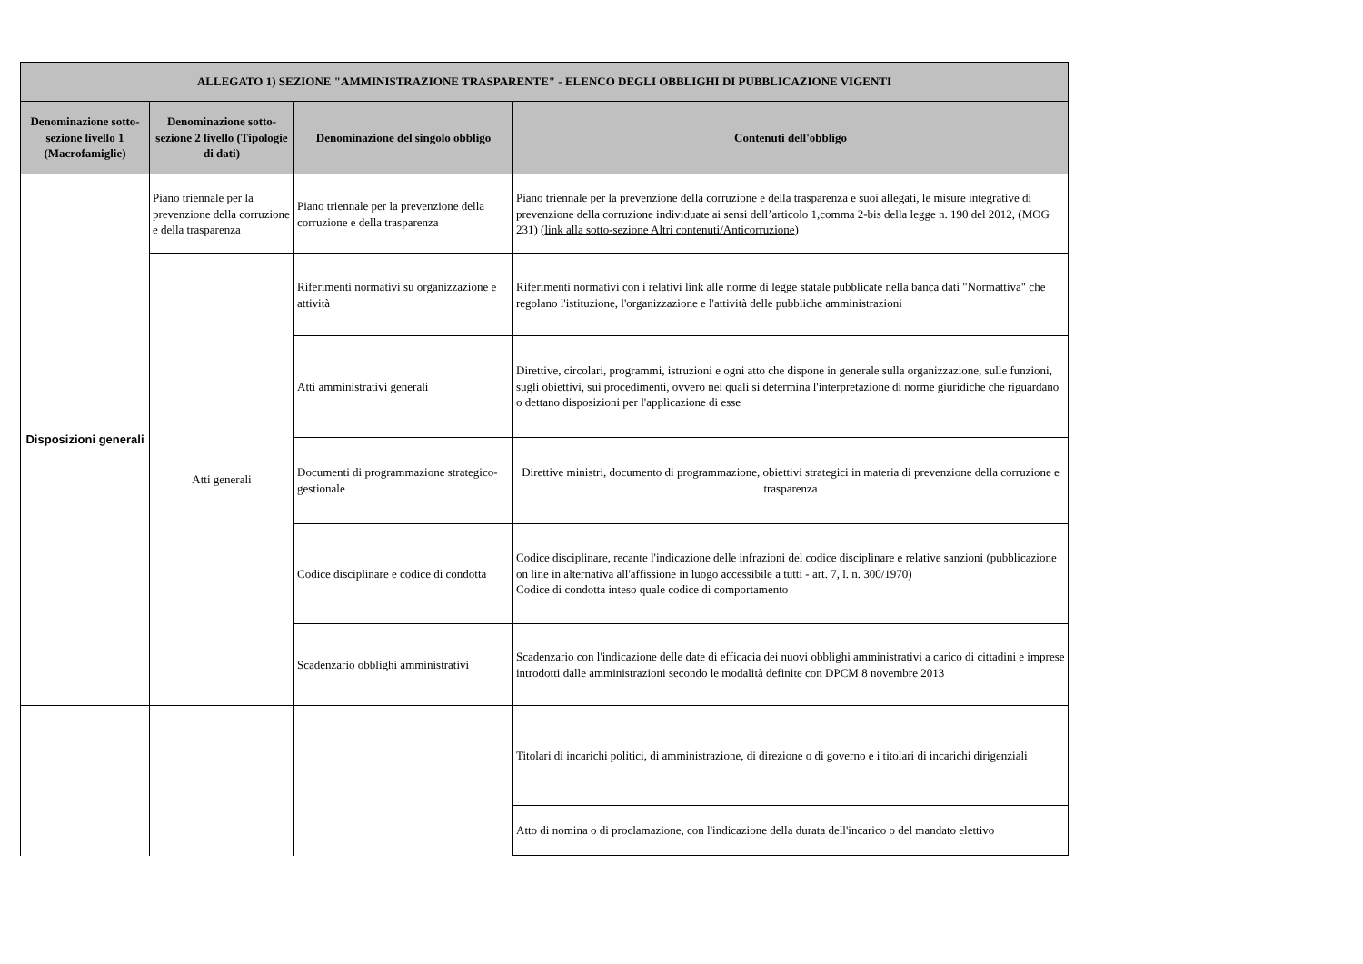| ALLEGATO 1) SEZIONE "AMMINISTRAZIONE TRASPARENTE" - ELENCO DEGLI OBBLIGHI DI PUBBLICAZIONE VIGENTI | | | |
| --- | --- | --- | --- |
| Denominazione sotto-sezione livello 1 (Macrofamiglie) | Denominazione sotto-sezione 2 livello (Tipologie di dati) | Denominazione del singolo obbligo | Contenuti dell'obbligo |
| Disposizioni generali | Piano triennale per la prevenzione della corruzione e della trasparenza | Piano triennale per la prevenzione della corruzione e della trasparenza | Piano triennale per la prevenzione della corruzione e della trasparenza e suoi allegati, le misure integrative di prevenzione della corruzione individuate ai sensi dell’articolo 1,comma 2-bis della legge n. 190 del 2012, (MOG 231) ( link alla sotto-sezione Altri contenuti/Anticorruzione ) |
| | Atti generali | Riferimenti normativi su organizzazione e attività | Riferimenti normativi con i relativi link alle norme di legge statale pubblicate nella banca dati "Normattiva" che regolano l'istituzione, l'organizzazione e l'attività delle pubbliche amministrazioni |
| | | Atti amministrativi generali | Direttive, circolari, programmi, istruzioni e ogni atto che dispone in generale sulla organizzazione, sulle funzioni, sugli obiettivi, sui procedimenti, ovvero nei quali si determina l'interpretazione di norme giuridiche che riguardano o dettano disposizioni per l'applicazione di esse |
| | | Documenti di programmazione strategico-gestionale | Direttive ministri, documento di programmazione, obiettivi strategici in materia di prevenzione della corruzione e trasparenza |
| | | Codice disciplinare e codice di condotta | Codice disciplinare, recante l'indicazione delle infrazioni del codice disciplinare e relative sanzioni (pubblicazione on line in alternativa all'affissione in luogo accessibile a tutti - art. 7, l. n. 300/1970) Codice di condotta inteso quale codice di comportamento |
| | | Scadenzario obblighi amministrativi | Scadenzario con l'indicazione delle date di efficacia dei nuovi obblighi amministrativi a carico di cittadini e imprese introdotti dalle amministrazioni secondo le modalità definite con DPCM 8 novembre 2013 |
| | | | Titolari di incarichi politici, di amministrazione, di direzione o di governo e i titolari di incarichi dirigenziali |
| | | | Atto di nomina o di proclamazione, con l'indicazione della durata dell'incarico o del mandato elettivo |